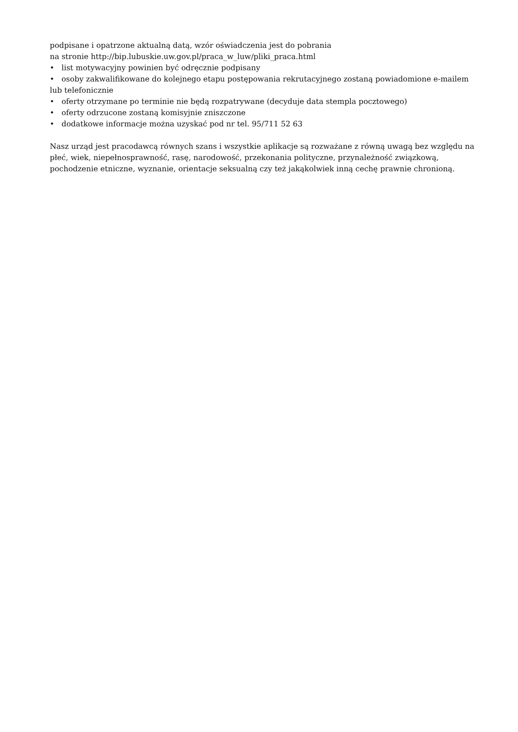podpisane i opatrzone aktualną datą, wzór oświadczenia jest do pobrania
na stronie http://bip.lubuskie.uw.gov.pl/praca_w_luw/pliki_praca.html
• list motywacyjny powinien być odręcznie podpisany
• osoby zakwalifikowane do kolejnego etapu postępowania rekrutacyjnego zostaną powiadomione e-mailem lub telefonicznie
• oferty otrzymane po terminie nie będą rozpatrywane (decyduje data stempla pocztowego)
• oferty odrzucone zostaną komisyjnie zniszczone
• dodatkowe informacje można uzyskać pod nr tel. 95/711 52 63
Nasz urząd jest pracodawcą równych szans i wszystkie aplikacje są rozważane z równą uwagą bez względu na płeć, wiek, niepełnosprawność, rasę, narodowość, przekonania polityczne, przynależność związkową, pochodzenie etniczne, wyznanie, orientacje seksualną czy też jakąkolwiek inną cechę prawnie chronioną.